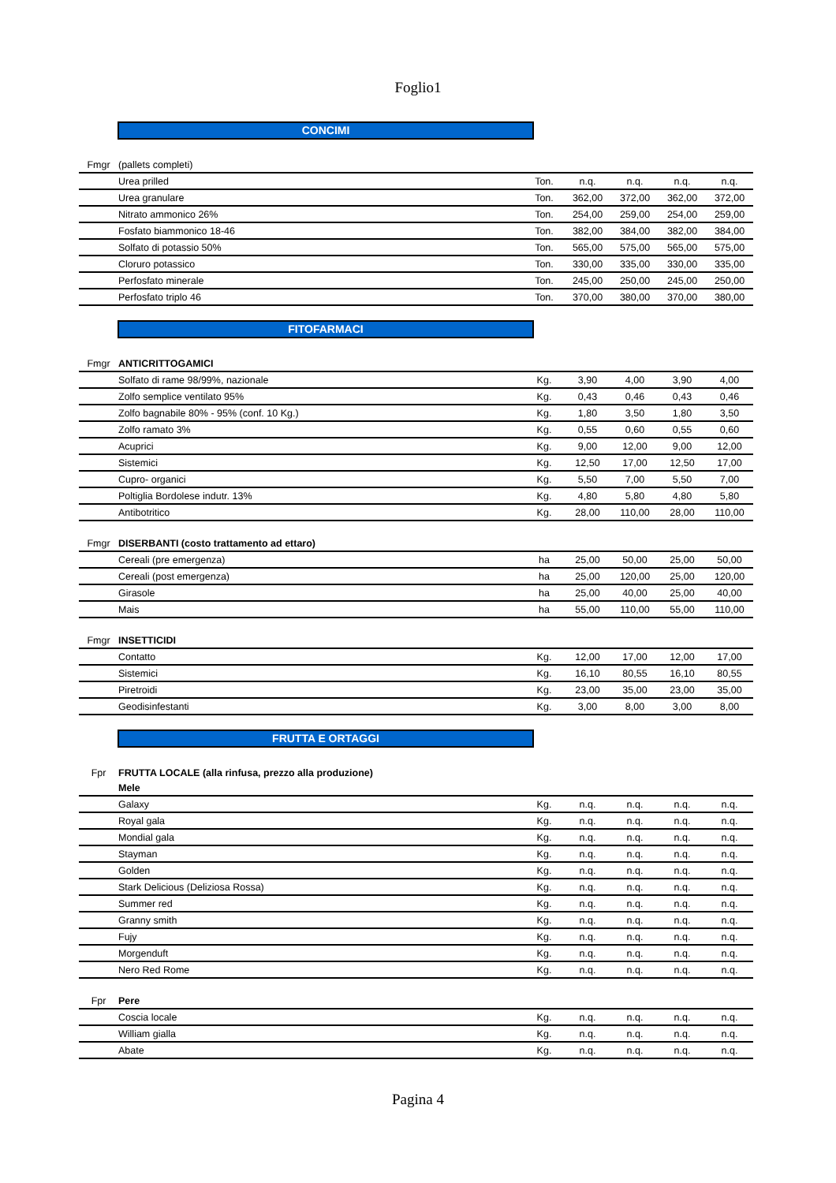Foglio1
CONCIMI
| Fmgr | (pallets completi) | | | | | |
| | Urea prilled | Ton. | n.q. | n.q. | n.q. | n.q. |
| | Urea granulare | Ton. | 362,00 | 372,00 | 362,00 | 372,00 |
| | Nitrato ammonico 26% | Ton. | 254,00 | 259,00 | 254,00 | 259,00 |
| | Fosfato biammonico 18-46 | Ton. | 382,00 | 384,00 | 382,00 | 384,00 |
| | Solfato di potassio 50% | Ton. | 565,00 | 575,00 | 565,00 | 575,00 |
| | Cloruro potassico | Ton. | 330,00 | 335,00 | 330,00 | 335,00 |
| | Perfosfato minerale | Ton. | 245,00 | 250,00 | 245,00 | 250,00 |
| | Perfosfato triplo 46 | Ton. | 370,00 | 380,00 | 370,00 | 380,00 |
FITOFARMACI
| Fmgr | ANTICRITTOGAMICI | | | | | |
| | Solfato di rame 98/99%, nazionale | Kg. | 3,90 | 4,00 | 3,90 | 4,00 |
| | Zolfo semplice ventilato 95% | Kg. | 0,43 | 0,46 | 0,43 | 0,46 |
| | Zolfo bagnabile 80% - 95% (conf. 10 Kg.) | Kg. | 1,80 | 3,50 | 1,80 | 3,50 |
| | Zolfo ramato 3% | Kg. | 0,55 | 0,60 | 0,55 | 0,60 |
| | Acuprici | Kg. | 9,00 | 12,00 | 9,00 | 12,00 |
| | Sistemici | Kg. | 12,50 | 17,00 | 12,50 | 17,00 |
| | Cupro- organici | Kg. | 5,50 | 7,00 | 5,50 | 7,00 |
| | Poltiglia Bordolese indutr. 13% | Kg. | 4,80 | 5,80 | 4,80 | 5,80 |
| | Antibotritico | Kg. | 28,00 | 110,00 | 28,00 | 110,00 |
| Fmgr | DISERBANTI (costo trattamento ad ettaro) | | | | | |
| | Cereali (pre emergenza) | ha | 25,00 | 50,00 | 25,00 | 50,00 |
| | Cereali (post emergenza) | ha | 25,00 | 120,00 | 25,00 | 120,00 |
| | Girasole | ha | 25,00 | 40,00 | 25,00 | 40,00 |
| | Mais | ha | 55,00 | 110,00 | 55,00 | 110,00 |
| Fmgr | INSETTICIDI | | | | | |
| | Contatto | Kg. | 12,00 | 17,00 | 12,00 | 17,00 |
| | Sistemici | Kg. | 16,10 | 80,55 | 16,10 | 80,55 |
| | Piretroidi | Kg. | 23,00 | 35,00 | 23,00 | 35,00 |
| | Geodisinfestanti | Kg. | 3,00 | 8,00 | 3,00 | 8,00 |
FRUTTA E ORTAGGI
| Fpr | FRUTTA LOCALE (alla rinfusa, prezzo alla produzione) | | | | | |
| | Mele | | | | | |
| | Galaxy | Kg. | n.q. | n.q. | n.q. | n.q. |
| | Royal gala | Kg. | n.q. | n.q. | n.q. | n.q. |
| | Mondial gala | Kg. | n.q. | n.q. | n.q. | n.q. |
| | Stayman | Kg. | n.q. | n.q. | n.q. | n.q. |
| | Golden | Kg. | n.q. | n.q. | n.q. | n.q. |
| | Stark Delicious (Deliziosa Rossa) | Kg. | n.q. | n.q. | n.q. | n.q. |
| | Summer red | Kg. | n.q. | n.q. | n.q. | n.q. |
| | Granny smith | Kg. | n.q. | n.q. | n.q. | n.q. |
| | Fujy | Kg. | n.q. | n.q. | n.q. | n.q. |
| | Morgenduft | Kg. | n.q. | n.q. | n.q. | n.q. |
| | Nero Red Rome | Kg. | n.q. | n.q. | n.q. | n.q. |
| Fpr | Pere | | | | | |
| | Coscia locale | Kg. | n.q. | n.q. | n.q. | n.q. |
| | William gialla | Kg. | n.q. | n.q. | n.q. | n.q. |
| | Abate | Kg. | n.q. | n.q. | n.q. | n.q. |
Pagina 4